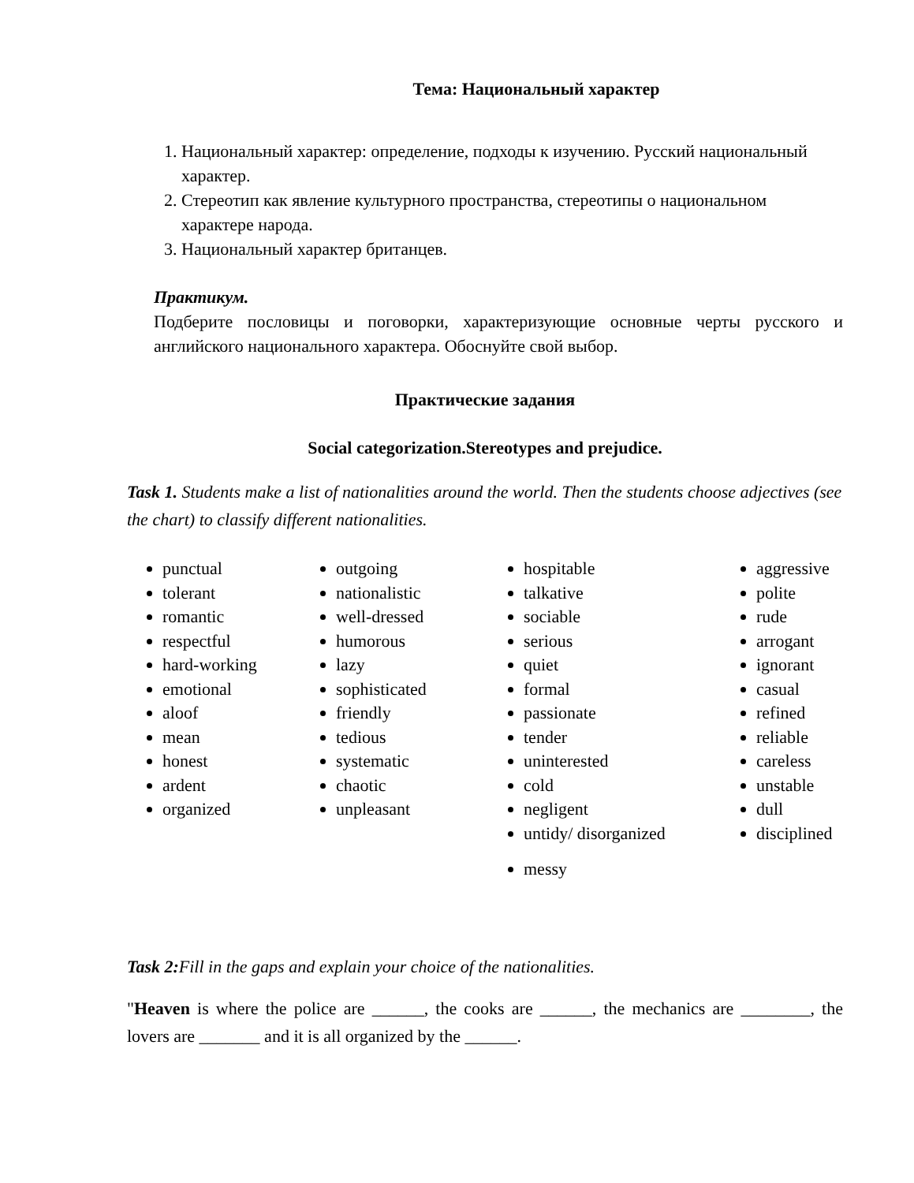Тема: Национальный характер
1. Национальный характер: определение, подходы к изучению. Русский национальный характер.
2. Стереотип как явление культурного пространства, стереотипы о национальном характере народа.
3. Национальный характер британцев.
Практикум.
Подберите пословицы и поговорки, характеризующие основные черты русского и английского национального характера. Обоснуйте свой выбор.
Практические задания
Social categorization.Stereotypes and prejudice.
Task 1. Students make a list of nationalities around the world. Then the students choose adjectives (see the chart) to classify different nationalities.
punctual
tolerant
romantic
respectful
hard-working
emotional
aloof
mean
honest
ardent
organized
outgoing
nationalistic
well-dressed
humorous
lazy
sophisticated
friendly
tedious
systematic
chaotic
unpleasant
hospitable
talkative
sociable
serious
quiet
formal
passionate
tender
uninterested
cold
negligent
untidy/ disorganized
messy
aggressive
polite
rude
arrogant
ignorant
casual
refined
reliable
careless
unstable
dull
disciplined
Task 2: Fill in the gaps and explain your choice of the nationalities.
"Heaven is where the police are ______, the cooks are ______, the mechanics are ________, the lovers are _______ and it is all organized by the ______.